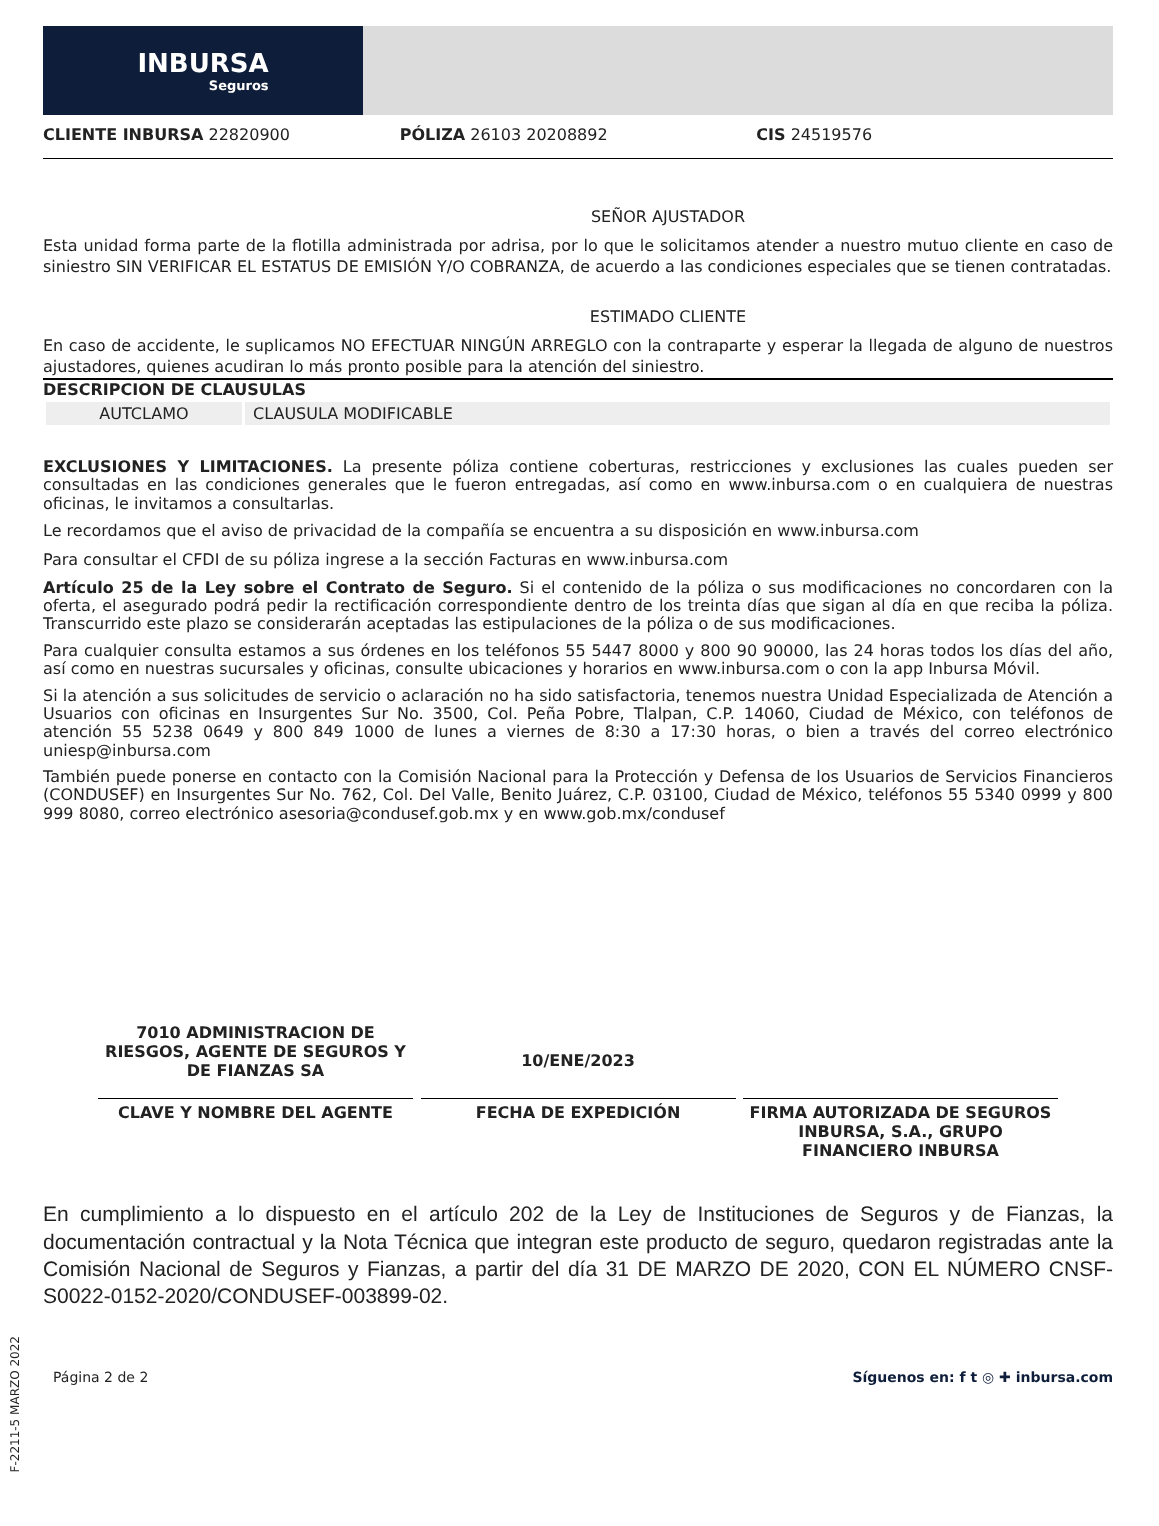INBURSA
Seguros
CLIENTE INBURSA 22820900 PÓLIZA 26103 20208892 CIS 24519576
SEÑOR AJUSTADOR
Esta unidad forma parte de la flotilla administrada por adrisa, por lo que le solicitamos atender a nuestro mutuo cliente en caso de siniestro SIN VERIFICAR EL ESTATUS DE EMISIÓN Y/O COBRANZA, de acuerdo a las condiciones especiales que se tienen contratadas.
ESTIMADO CLIENTE
En caso de accidente, le suplicamos NO EFECTUAR NINGÚN ARREGLO con la contraparte y esperar la llegada de alguno de nuestros ajustadores, quienes acudiran lo más pronto posible para la atención del siniestro.
DESCRIPCION DE CLAUSULAS
| AUTCLAMO | CLAUSULA MODIFICABLE |
EXCLUSIONES Y LIMITACIONES. La presente póliza contiene coberturas, restricciones y exclusiones las cuales pueden ser consultadas en las condiciones generales que le fueron entregadas, así como en www.inbursa.com o en cualquiera de nuestras oficinas, le invitamos a consultarlas.
Le recordamos que el aviso de privacidad de la compañía se encuentra a su disposición en www.inbursa.com
Para consultar el CFDI de su póliza ingrese a la sección Facturas en www.inbursa.com
Artículo 25 de la Ley sobre el Contrato de Seguro. Si el contenido de la póliza o sus modificaciones no concordaren con la oferta, el asegurado podrá pedir la rectificación correspondiente dentro de los treinta días que sigan al día en que reciba la póliza. Transcurrido este plazo se considerarán aceptadas las estipulaciones de la póliza o de sus modificaciones.
Para cualquier consulta estamos a sus órdenes en los teléfonos 55 5447 8000 y 800 90 90000, las 24 horas todos los días del año, así como en nuestras sucursales y oficinas, consulte ubicaciones y horarios en www.inbursa.com o con la app Inbursa Móvil.
Si la atención a sus solicitudes de servicio o aclaración no ha sido satisfactoria, tenemos nuestra Unidad Especializada de Atención a Usuarios con oficinas en Insurgentes Sur No. 3500, Col. Peña Pobre, Tlalpan, C.P. 14060, Ciudad de México, con teléfonos de atención 55 5238 0649 y 800 849 1000 de lunes a viernes de 8:30 a 17:30 horas, o bien a través del correo electrónico uniesp@inbursa.com
También puede ponerse en contacto con la Comisión Nacional para la Protección y Defensa de los Usuarios de Servicios Financieros (CONDUSEF) en Insurgentes Sur No. 762, Col. Del Valle, Benito Juárez, C.P. 03100, Ciudad de México, teléfonos 55 5340 0999 y 800 999 8080, correo electrónico asesoria@condusef.gob.mx y en www.gob.mx/condusef
7010 ADMINISTRACION DE RIESGOS, AGENTE DE SEGUROS Y DE FIANZAS SA
CLAVE Y NOMBRE DEL AGENTE
10/ENE/2023
FECHA DE EXPEDICIÓN
FIRMA AUTORIZADA DE SEGUROS INBURSA, S.A., GRUPO FINANCIERO INBURSA
En cumplimiento a lo dispuesto en el artículo 202 de la Ley de Instituciones de Seguros y de Fianzas, la documentación contractual y la Nota Técnica que integran este producto de seguro, quedaron registradas ante la Comisión Nacional de Seguros y Fianzas, a partir del día 31 DE MARZO DE 2020, CON EL NÚMERO CNSF-S0022-0152-2020/CONDUSEF-003899-02.
Página 2 de 2 Síguenos en: f t ◎ ✚ inbursa.com
F-2211-5 MARZO 2022